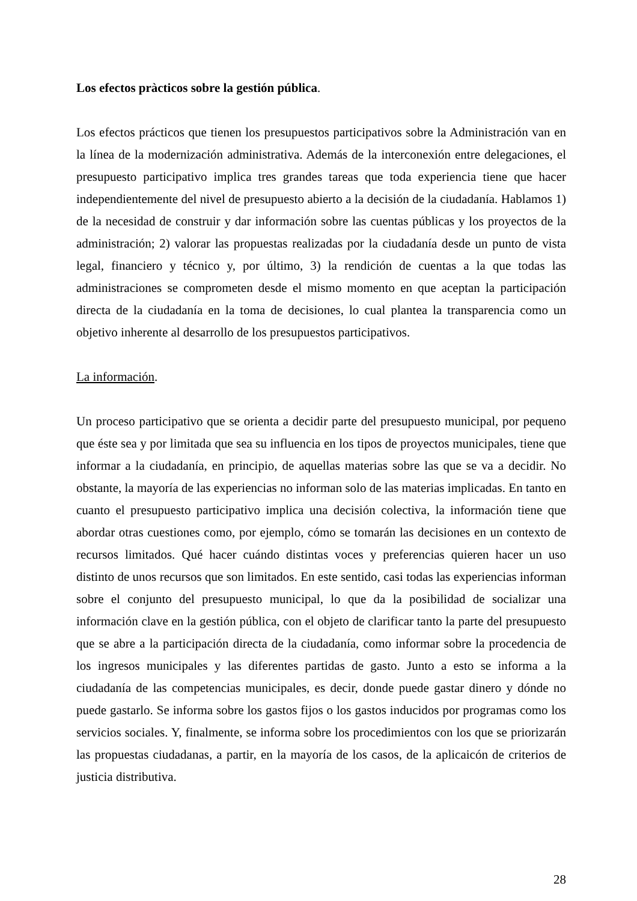Los efectos pràcticos sobre la gestión pública.
Los efectos prácticos que tienen los presupuestos participativos sobre la Administración van en la línea de la modernización administrativa. Además de la interconexión entre delegaciones, el presupuesto participativo implica tres grandes tareas que toda experiencia tiene que hacer independientemente del nivel de presupuesto abierto a la decisión de la ciudadanía. Hablamos 1) de la necesidad de construir y dar información sobre las cuentas públicas y los proyectos de la administración; 2) valorar las propuestas realizadas por la ciudadanía desde un punto de vista legal, financiero y técnico y, por último, 3) la rendición de cuentas a la que todas las administraciones se comprometen desde el mismo momento en que aceptan la participación directa de la ciudadanía en la toma de decisiones, lo cual plantea la transparencia como un objetivo inherente al desarrollo de los presupuestos participativos.
La información.
Un proceso participativo que se orienta a decidir parte del presupuesto municipal, por pequeno que éste sea y por limitada que sea su influencia en los tipos de proyectos municipales, tiene que informar a la ciudadanía, en principio, de aquellas materias sobre las que se va a decidir. No obstante, la mayoría de las experiencias no informan solo de las materias implicadas. En tanto en cuanto el presupuesto participativo implica una decisión colectiva, la información tiene que abordar otras cuestiones como, por ejemplo, cómo se tomarán las decisiones en un contexto de recursos limitados. Qué hacer cuándo distintas voces y preferencias quieren hacer un uso distinto de unos recursos que son limitados. En este sentido, casi todas las experiencias informan sobre el conjunto del presupuesto municipal, lo que da la posibilidad de socializar una información clave en la gestión pública, con el objeto de clarificar tanto la parte del presupuesto que se abre a la participación directa de la ciudadanía, como informar sobre la procedencia de los ingresos municipales y las diferentes partidas de gasto. Junto a esto se informa a la ciudadanía de las competencias municipales, es decir, donde puede gastar dinero y dónde no puede gastarlo. Se informa sobre los gastos fijos o los gastos inducidos por programas como los servicios sociales. Y, finalmente, se informa sobre los procedimientos con los que se priorizarán las propuestas ciudadanas, a partir, en la mayoría de los casos, de la aplicaicón de criterios de justicia distributiva.
28